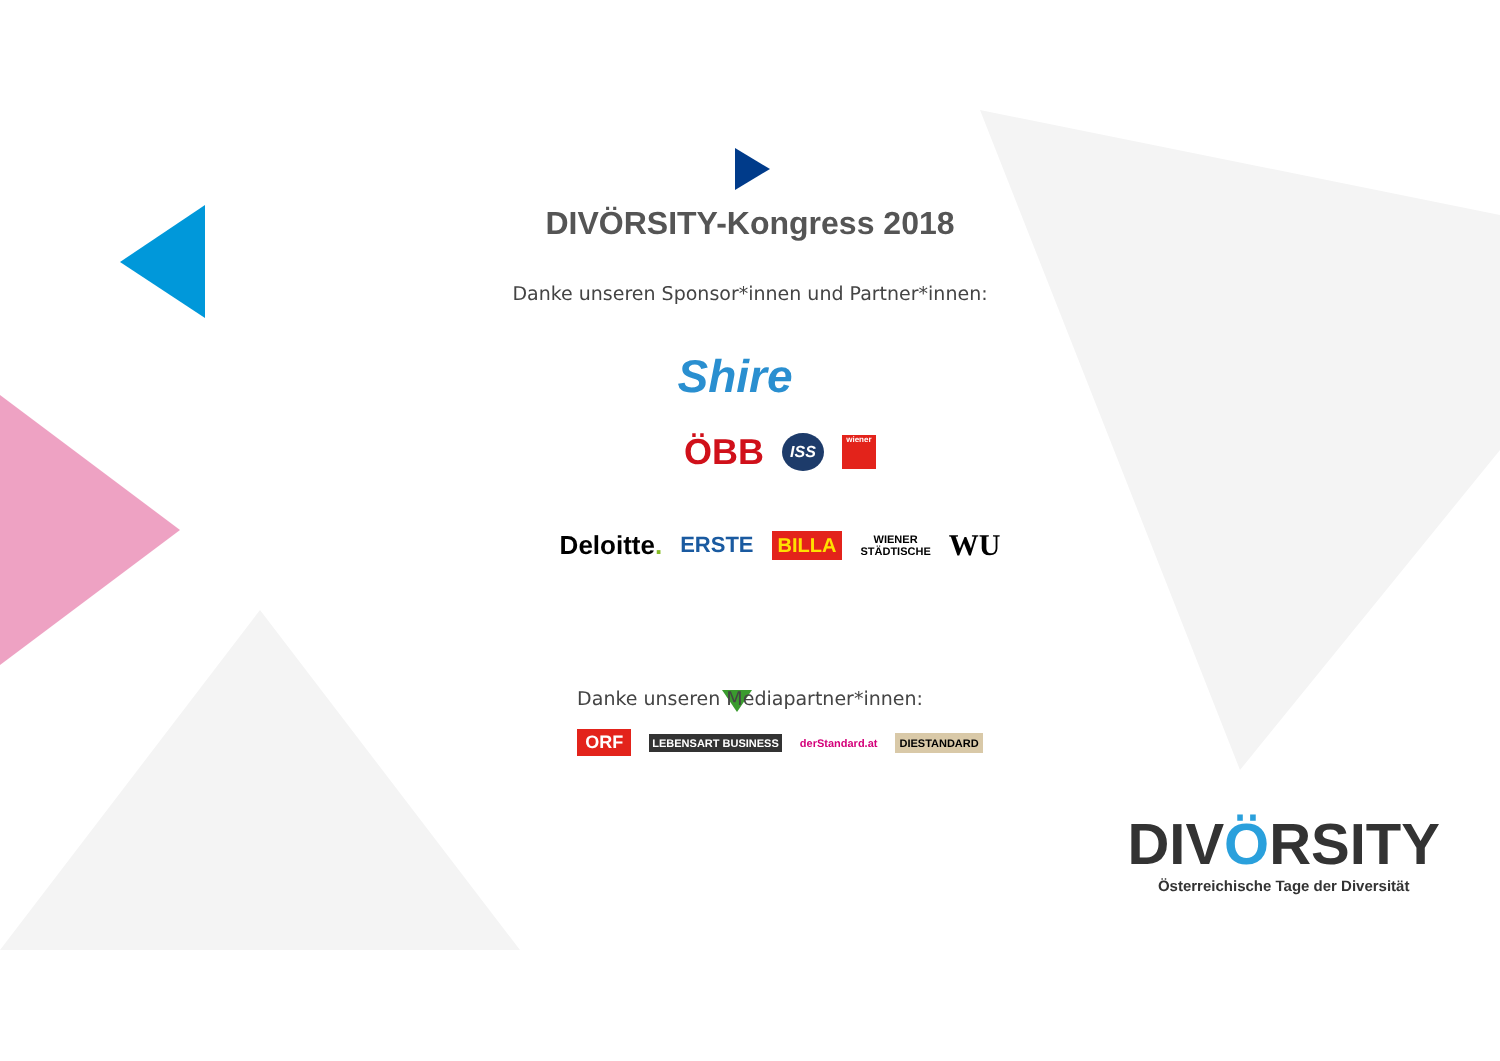DIVÖRSITY-Kongress 2018
Danke unseren Sponsor*innen und Partner*innen:
Shire
ÖBB ISS wiener
Deloitte. ERSTE BILLA WIENER
STÄDTISCHE WU
Danke unseren Mediapartner*innen:
ORF LEBENSART BUSINESS derStandard.at DIESTANDARD
DIVÖRSITY
Österreichische Tage der Diversität